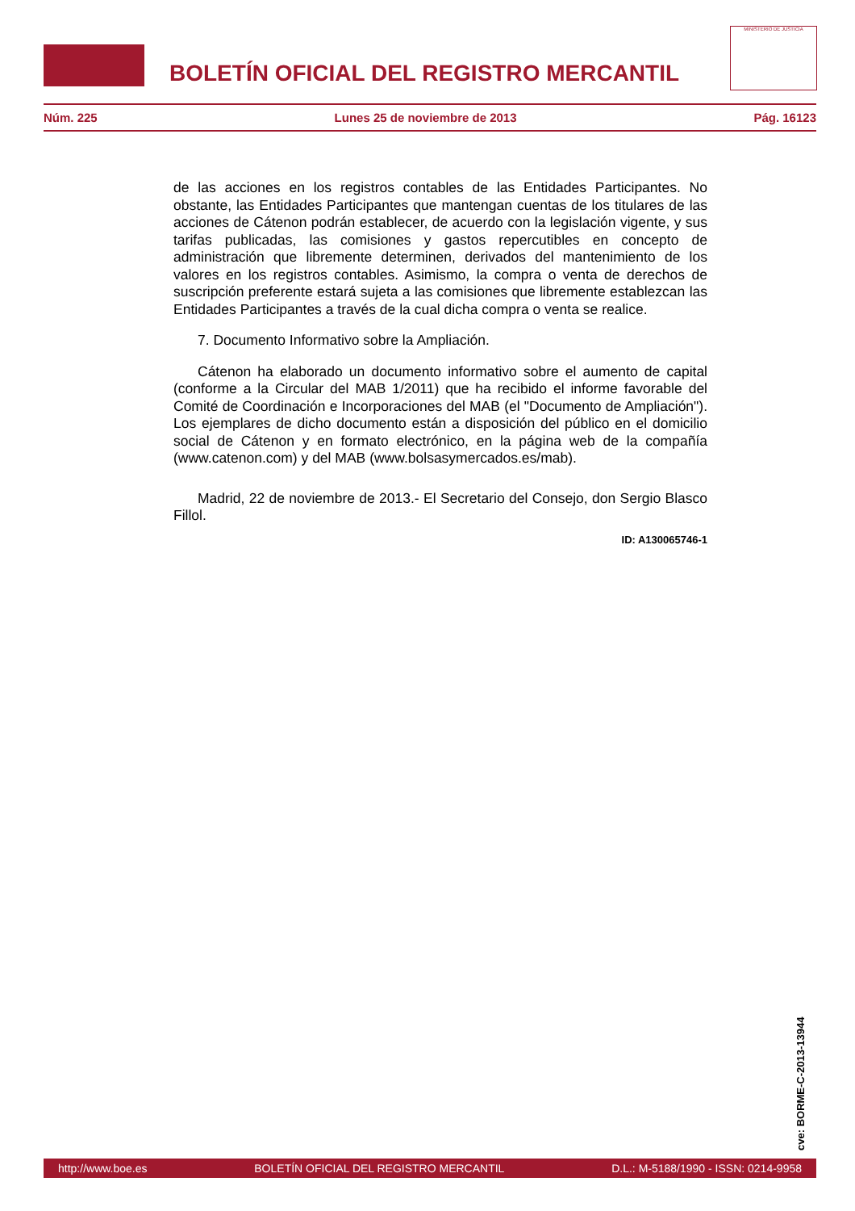BOLETÍN OFICIAL DEL REGISTRO MERCANTIL
MINISTERIO DE JUSTICIA
Núm. 225 Lunes 25 de noviembre de 2013 Pág. 16123
de las acciones en los registros contables de las Entidades Participantes. No obstante, las Entidades Participantes que mantengan cuentas de los titulares de las acciones de Cátenon podrán establecer, de acuerdo con la legislación vigente, y sus tarifas publicadas, las comisiones y gastos repercutibles en concepto de administración que libremente determinen, derivados del mantenimiento de los valores en los registros contables. Asimismo, la compra o venta de derechos de suscripción preferente estará sujeta a las comisiones que libremente establezcan las Entidades Participantes a través de la cual dicha compra o venta se realice.
7. Documento Informativo sobre la Ampliación.
Cátenon ha elaborado un documento informativo sobre el aumento de capital (conforme a la Circular del MAB 1/2011) que ha recibido el informe favorable del Comité de Coordinación e Incorporaciones del MAB (el "Documento de Ampliación"). Los ejemplares de dicho documento están a disposición del público en el domicilio social de Cátenon y en formato electrónico, en la página web de la compañía (www.catenon.com) y del MAB (www.bolsasymercados.es/mab).
Madrid, 22 de noviembre de 2013.- El Secretario del Consejo, don Sergio Blasco Fillol.
ID: A130065746-1
cve: BORME-C-2013-13944
http://www.boe.es BOLETÍN OFICIAL DEL REGISTRO MERCANTIL D.L.: M-5188/1990 - ISSN: 0214-9958